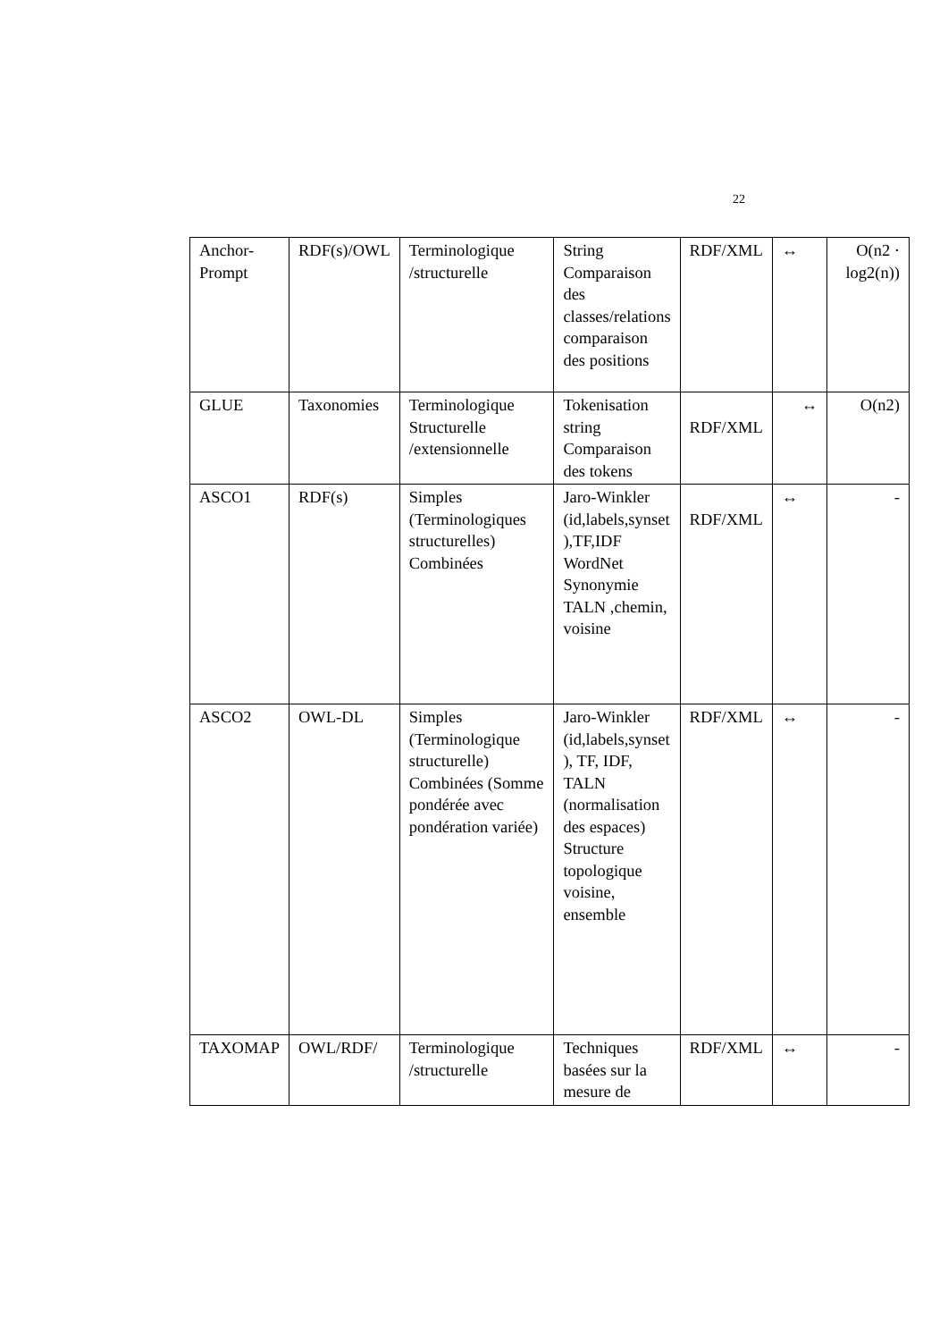22
| Anchor-Prompt | RDF(s)/OWL | Terminologique /structurelle | String Comparaison des classes/relations comparaison des positions | RDF/XML | ↔ | O(n2 · log2(n)) |
| GLUE | Taxonomies | Terminologique Structurelle /extensionnelle | Tokenisation string Comparaison des tokens | RDF/XML | ↔ | O(n2) |
| ASCO1 | RDF(s) | Simples (Terminologiques structurelles) Combinées | Jaro-Winkler (id,labels,synset ),TF,IDF WordNet Synonymie TALN ,chemin, voisine | RDF/XML | ↔ | - |
| ASCO2 | OWL-DL | Simples (Terminologique structurelle) Combinées (Somme pondérée avec pondération variée) | Jaro-Winkler (id,labels,synset ), TF, IDF, TALN (normalisation des espaces) Structure topologique voisine, ensemble | RDF/XML | ↔ | - |
| TAXOMAP | OWL/RDF/ | Terminologique /structurelle | Techniques basées sur la mesure de | RDF/XML | ↔ | - |